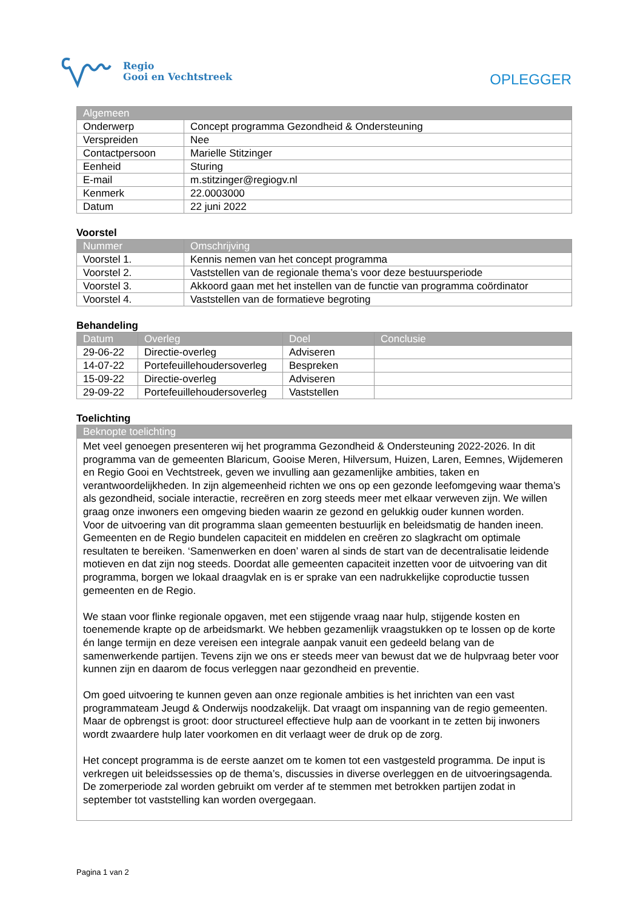Regio
Gooi en Vechtstreek
OPLEGGER
| Algemeen | |
| --- | --- |
| Onderwerp | Concept programma Gezondheid & Ondersteuning |
| Verspreiden | Nee |
| Contactpersoon | Marielle Stitzinger |
| Eenheid | Sturing |
| E-mail | m.stitzinger@regiogv.nl |
| Kenmerk | 22.0003000 |
| Datum | 22 juni 2022 |
Voorstel
| Nummer | Omschrijving |
| --- | --- |
| Voorstel 1. | Kennis nemen van het concept programma |
| Voorstel 2. | Vaststellen van de regionale thema’s voor deze bestuursperiode |
| Voorstel 3. | Akkoord gaan met het instellen van de functie van programma coördinator |
| Voorstel 4. | Vaststellen van de formatieve begroting |
Behandeling
| Datum | Overleg | Doel | Conclusie |
| --- | --- | --- | --- |
| 29-06-22 | Directie-overleg | Adviseren | |
| 14-07-22 | Portefeuillehoudersoverleg | Bespreken | |
| 15-09-22 | Directie-overleg | Adviseren | |
| 29-09-22 | Portefeuillehoudersoverleg | Vaststellen | |
Toelichting
| Beknopte toelichting |
| --- |
Met veel genoegen presenteren wij het programma Gezondheid & Ondersteuning 2022-2026. In dit programma van de gemeenten Blaricum, Gooise Meren, Hilversum, Huizen, Laren, Eemnes, Wijdemeren en Regio Gooi en Vechtstreek, geven we invulling aan gezamenlijke ambities, taken en verantwoordelijkheden. In zijn algemeenheid richten we ons op een gezonde leefomgeving waar thema’s als gezondheid, sociale interactie, recreëren en zorg steeds meer met elkaar verweven zijn. We willen graag onze inwoners een omgeving bieden waarin ze gezond en gelukkig ouder kunnen worden.
Voor de uitvoering van dit programma slaan gemeenten bestuurlijk en beleidsmatig de handen ineen. Gemeenten en de Regio bundelen capaciteit en middelen en creëren zo slagkracht om optimale resultaten te bereiken. ‘Samenwerken en doen’ waren al sinds de start van de decentralisatie leidende motieven en dat zijn nog steeds. Doordat alle gemeenten capaciteit inzetten voor de uitvoering van dit programma, borgen we lokaal draagvlak en is er sprake van een nadrukkelijke coproductie tussen gemeenten en de Regio.
We staan voor flinke regionale opgaven, met een stijgende vraag naar hulp, stijgende kosten en toenemende krapte op de arbeidsmarkt. We hebben gezamenlijk vraagstukken op te lossen op de korte én lange termijn en deze vereisen een integrale aanpak vanuit een gedeeld belang van de samenwerkende partijen. Tevens zijn we ons er steeds meer van bewust dat we de hulpvraag beter voor kunnen zijn en daarom de focus verleggen naar gezondheid en preventie.
Om goed uitvoering te kunnen geven aan onze regionale ambities is het inrichten van een vast programmateam Jeugd & Onderwijs noodzakelijk. Dat vraagt om inspanning van de regio gemeenten. Maar de opbrengst is groot: door structureel effectieve hulp aan de voorkant in te zetten bij inwoners wordt zwaardere hulp later voorkomen en dit verlaagt weer de druk op de zorg.
Het concept programma is de eerste aanzet om te komen tot een vastgesteld programma. De input is verkregen uit beleidssessies op de thema’s, discussies in diverse overleggen en de uitvoeringsagenda. De zomerperiode zal worden gebruikt om verder af te stemmen met betrokken partijen zodat in september tot vaststelling kan worden overgegaan.
Pagina 1 van 2